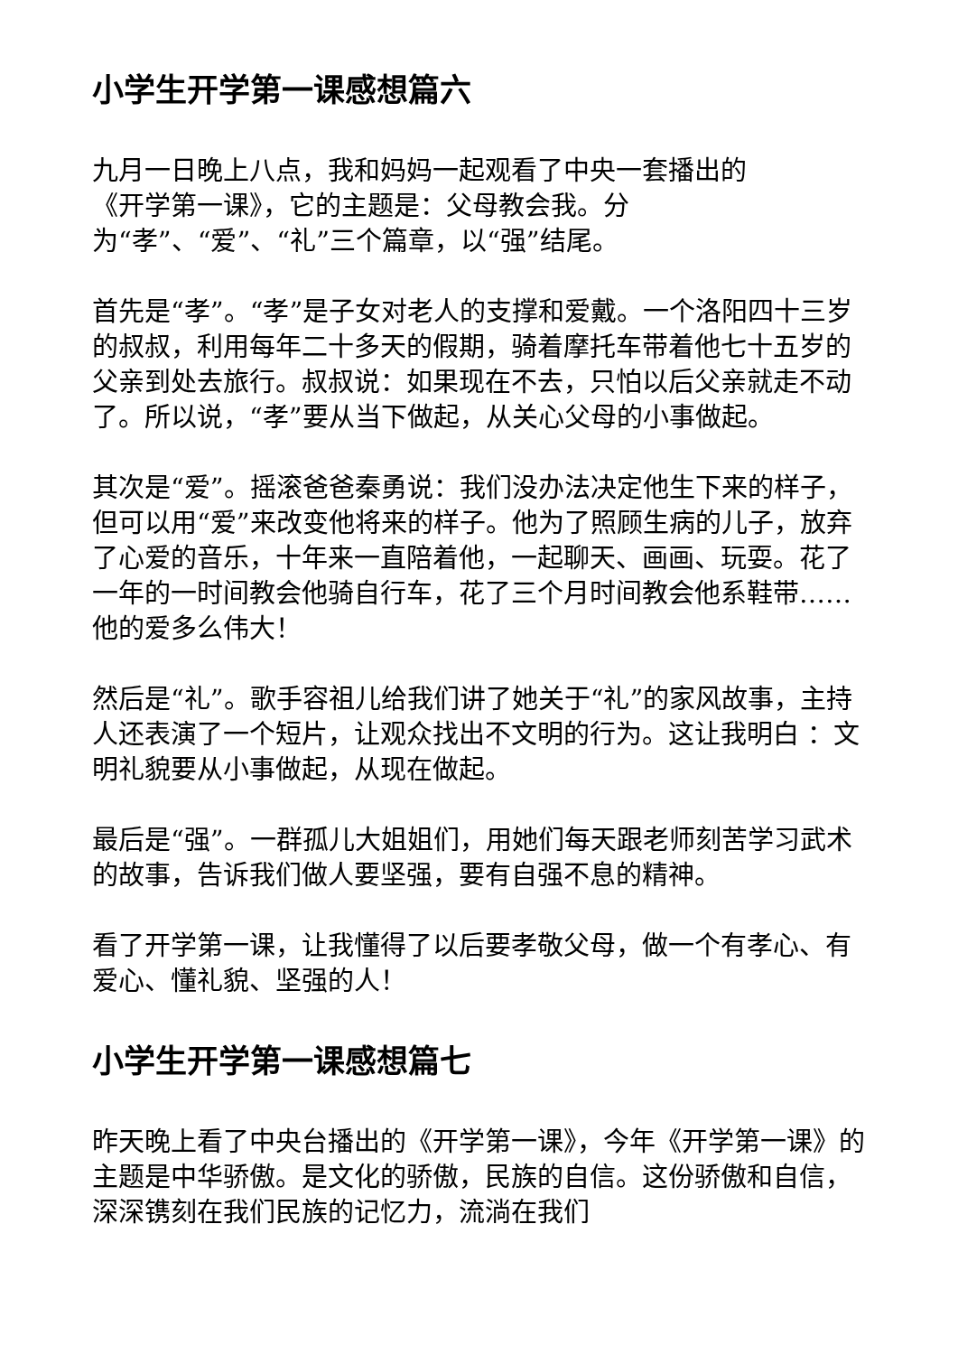小学生开学第一课感想篇六
九月一日晚上八点，我和妈妈一起观看了中央一套播出的
《开学第一课》，它的主题是：父母教会我。分
为“孝”、“爱”、“礼”三个篇章，以“强”结尾。
首先是“孝”。“孝”是子女对老人的支撑和爱戴。一个洛阳四十三岁的叔叔，利用每年二十多天的假期，骑着摩托车带着他七十五岁的父亲到处去旅行。叔叔说：如果现在不去，只怕以后父亲就走不动了。所以说，“孝”要从当下做起，从关心父母的小事做起。
其次是“爱”。摇滚爸爸秦勇说：我们没办法决定他生下来的样子，但可以用“爱”来改变他将来的样子。他为了照顾生病的儿子，放弃了心爱的音乐，十年来一直陪着他，一起聊天、画画、玩耍。花了一年的一时间教会他骑自行车，花了三个月时间教会他系鞋带……他的爱多么伟大！
然后是“礼”。歌手容祖儿给我们讲了她关于“礼”的家风故事，主持人还表演了一个短片，让观众找出不文明的行为。这让我明白 ：文明礼貌要从小事做起，从现在做起。
最后是“强”。一群孤儿大姐姐们，用她们每天跟老师刻苦学习武术的故事，告诉我们做人要坚强，要有自强不息的精神。
看了开学第一课，让我懂得了以后要孝敬父母，做一个有孝心、有爱心、懂礼貌、坚强的人！
小学生开学第一课感想篇七
昨天晚上看了中央台播出的《开学第一课》，今年《开学第一课》的主题是中华骄傲。是文化的骄傲，民族的自信。这份骄傲和自信，深深镌刻在我们民族的记忆力，流淌在我们